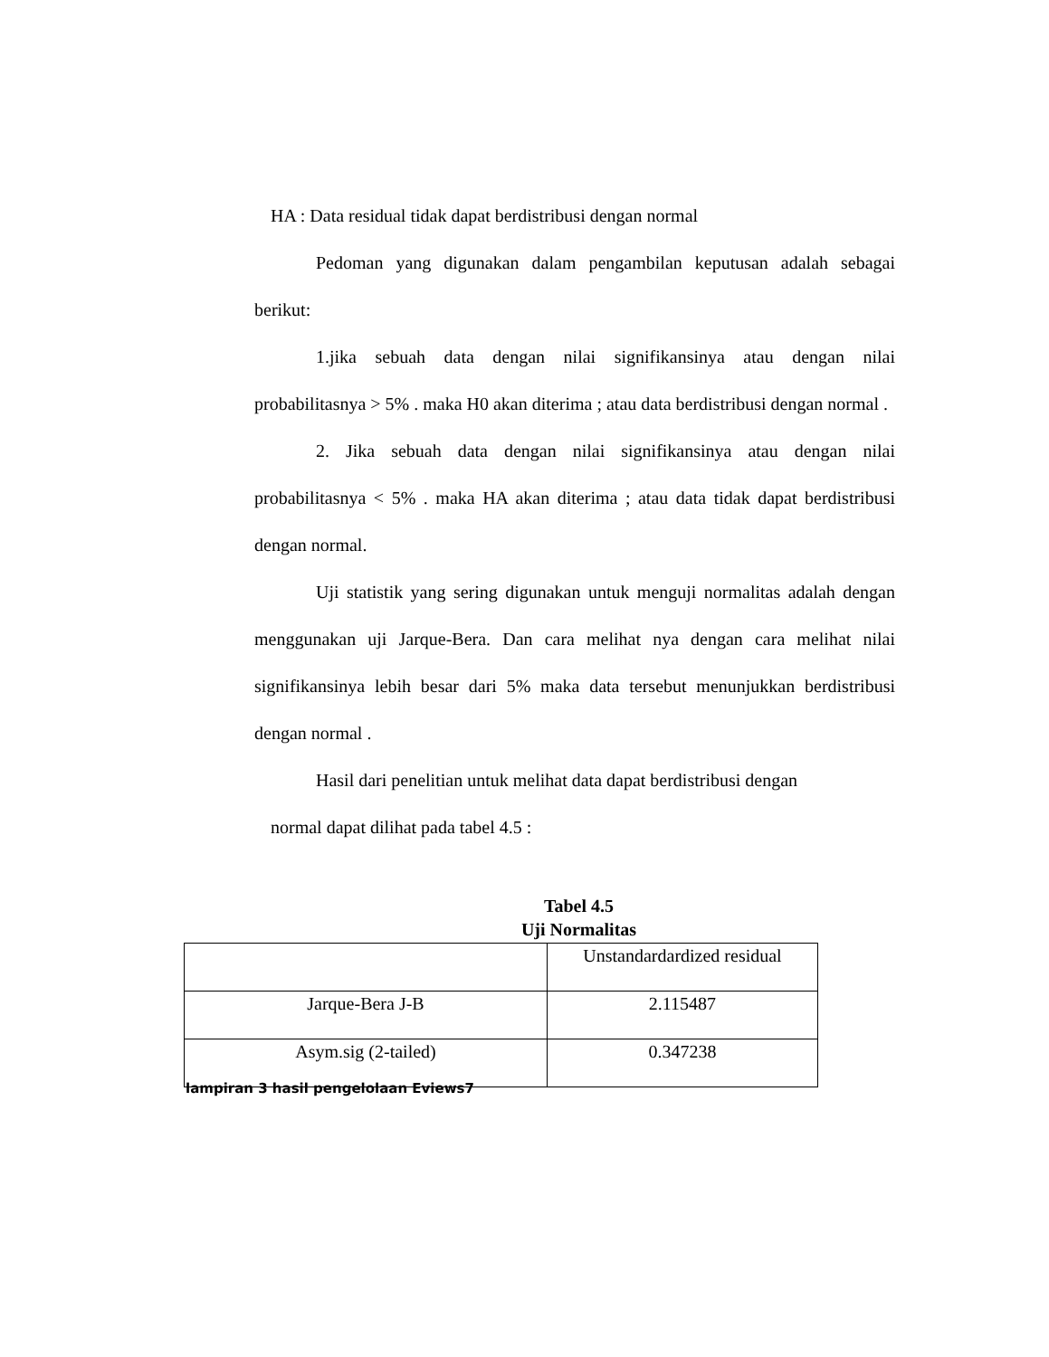HA : Data residual tidak dapat berdistribusi dengan normal
Pedoman yang digunakan dalam pengambilan keputusan adalah sebagai berikut:
1.jika sebuah data dengan nilai signifikansinya atau dengan nilai probabilitasnya > 5% . maka H0 akan diterima ; atau data berdistribusi dengan normal .
2. Jika sebuah data dengan nilai signifikansinya atau dengan nilai probabilitasnya < 5% . maka HA akan diterima ; atau data tidak dapat berdistribusi dengan normal.
Uji statistik yang sering digunakan untuk menguji normalitas adalah dengan menggunakan uji Jarque-Bera. Dan cara melihat nya dengan cara melihat nilai signifikansinya lebih besar dari 5% maka data tersebut menunjukkan berdistribusi dengan normal .
Hasil dari penelitian untuk melihat data dapat berdistribusi dengan
normal dapat dilihat pada tabel 4.5 :
Tabel 4.5
Uji Normalitas
| | Unstandardardized residual |
| Jarque-Bera J-B | 2.115487 |
| Asym.sig (2-tailed) | 0.347238 |
lampiran 3 hasil pengelolaan Eviews7